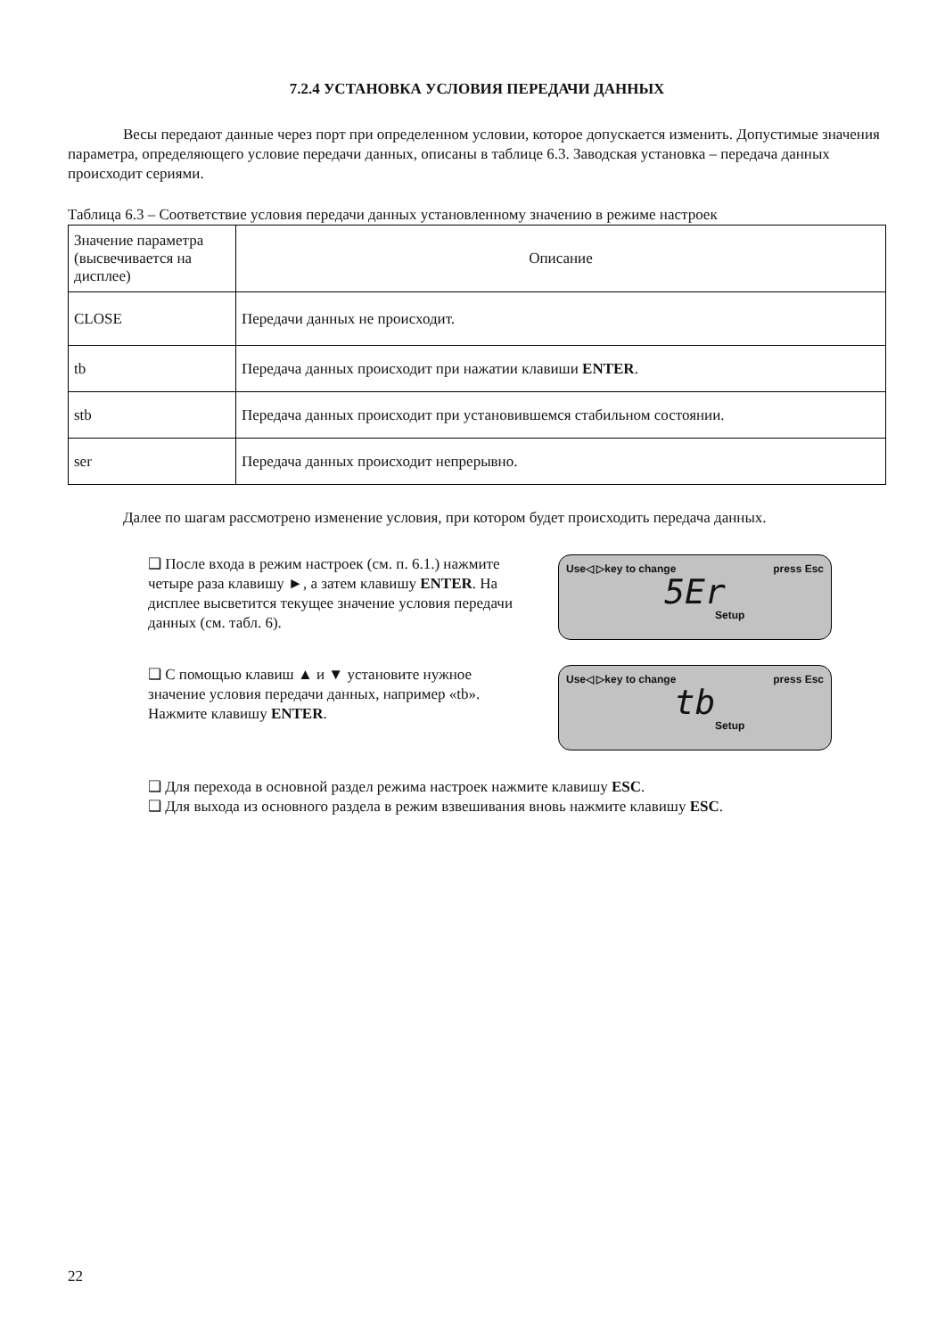7.2.4 УСТАНОВКА УСЛОВИЯ ПЕРЕДАЧИ ДАННЫХ
Весы передают данные через порт при определенном условии, которое допускается изменить. Допустимые значения параметра, определяющего условие передачи данных, описаны в таблице 6.3. Заводская установка – передача данных происходит сериями.
Таблица 6.3 – Соответствие условия передачи данных установленному значению в режиме настроек
| Значение параметра (высвечивается на дисплее) | Описание |
| CLOSE | Передачи данных не происходит. |
| tb | Передача данных происходит при нажатии клавиши ENTER . |
| stb | Передача данных происходит при установившемся стабильном состоянии. |
| ser | Передача данных происходит непрерывно. |
Далее по шагам рассмотрено изменение условия, при котором будет происходить передача данных.
❑ После входа в режим настроек (см. п. 6.1.) нажмите четыре раза клавишу ►, а затем клавишу ENTER. На дисплее высветится текущее значение условия передачи данных (см. табл. 6).
Use◁ ▷key to change press Esc
5Er
Setup
❑ С помощью клавиш ▲ и ▼ установите нужное значение условия передачи данных, например «tb». Нажмите клавишу ENTER.
Use◁ ▷key to change press Esc
tb
Setup
❑ Для перехода в основной раздел режима настроек нажмите клавишу ESC.
❑ Для выхода из основного раздела в режим взвешивания вновь нажмите клавишу ESC.
22